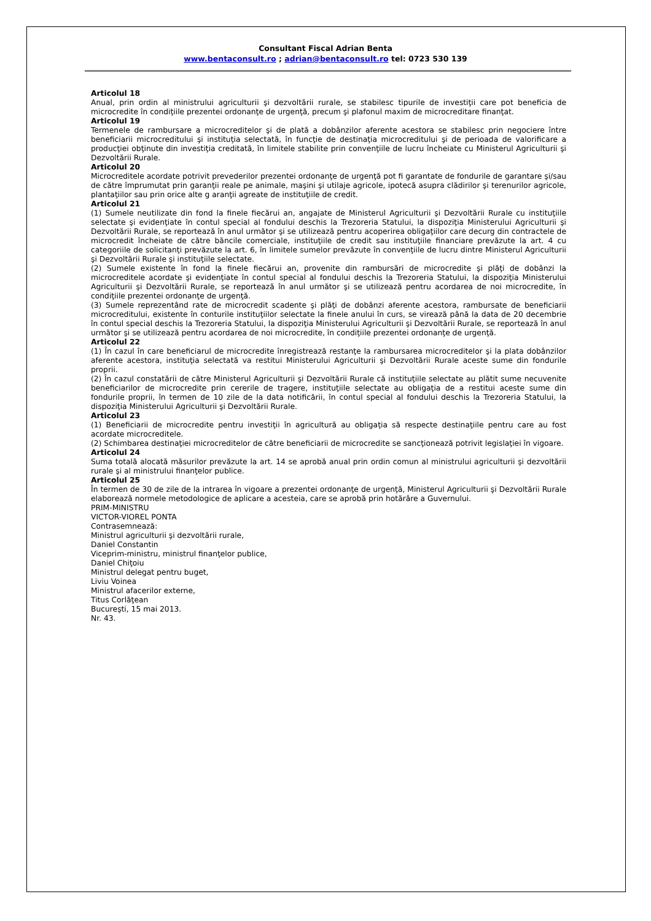Consultant Fiscal Adrian Benta
www.bentaconsult.ro ; adrian@bentaconsult.ro tel: 0723 530 139
Articolul 18
Anual, prin ordin al ministrului agriculturii şi dezvoltării rurale, se stabilesc tipurile de investiţii care pot beneficia de microcredite în condiţiile prezentei ordonanţe de urgenţă, precum şi plafonul maxim de microcreditare finanţat.
Articolul 19
Termenele de rambursare a microcreditelor şi de plată a dobânzilor aferente acestora se stabilesc prin negociere între beneficiarii microcreditului şi instituţia selectată, în funcţie de destinaţia microcreditului şi de perioada de valorificare a producţiei obţinute din investiţia creditată, în limitele stabilite prin convenţiile de lucru încheiate cu Ministerul Agriculturii şi Dezvoltării Rurale.
Articolul 20
Microcreditele acordate potrivit prevederilor prezentei ordonanţe de urgenţă pot fi garantate de fondurile de garantare şi/sau de către împrumutat prin garanţii reale pe animale, maşini şi utilaje agricole, ipotecă asupra clădirilor şi terenurilor agricole, plantaţiilor sau prin orice alte g aranţii agreate de instituţiile de credit.
Articolul 21
(1) Sumele neutilizate din fond la finele fiecărui an, angajate de Ministerul Agriculturii şi Dezvoltării Rurale cu instituţiile selectate şi evidenţiate în contul special al fondului deschis la Trezoreria Statului, la dispoziţia Ministerului Agriculturii şi Dezvoltării Rurale, se reportează în anul următor şi se utilizează pentru acoperirea obligaţiilor care decurg din contractele de microcredit încheiate de către băncile comerciale, instituţiile de credit sau instituţiile financiare prevăzute la art. 4 cu categoriile de solicitanţi prevăzute la art. 6, în limitele sumelor prevăzute în convenţiile de lucru dintre Ministerul Agriculturii şi Dezvoltării Rurale şi instituţiile selectate.
(2) Sumele existente în fond la finele fiecărui an, provenite din rambursări de microcredite şi plăţi de dobânzi la microcreditele acordate şi evidenţiate în contul special al fondului deschis la Trezoreria Statului, la dispoziţia Ministerului Agriculturii şi Dezvoltării Rurale, se reportează în anul următor şi se utilizează pentru acordarea de noi microcredite, în condiţiile prezentei ordonanţe de urgenţă.
(3) Sumele reprezentând rate de microcredit scadente şi plăţi de dobânzi aferente acestora, rambursate de beneficiarii microcreditului, existente în conturile instituţiilor selectate la finele anului în curs, se virează până la data de 20 decembrie în contul special deschis la Trezoreria Statului, la dispoziţia Ministerului Agriculturii şi Dezvoltării Rurale, se reportează în anul următor şi se utilizează pentru acordarea de noi microcredite, în condiţiile prezentei ordonanţe de urgenţă.
Articolul 22
(1) În cazul în care beneficiarul de microcredite înregistrează restanţe la rambursarea microcreditelor şi la plata dobânzilor aferente acestora, instituţia selectată va restitui Ministerului Agriculturii şi Dezvoltării Rurale aceste sume din fondurile proprii.
(2) În cazul constatării de către Ministerul Agriculturii şi Dezvoltării Rurale că instituţiile selectate au plătit sume necuvenite beneficiarilor de microcredite prin cererile de tragere, instituţiile selectate au obligaţia de a restitui aceste sume din fondurile proprii, în termen de 10 zile de la data notificării, în contul special al fondului deschis la Trezoreria Statului, la dispoziţia Ministerului Agriculturii şi Dezvoltării Rurale.
Articolul 23
(1) Beneficiarii de microcredite pentru investiţii în agricultură au obligaţia să respecte destinaţiile pentru care au fost acordate microcreditele.
(2) Schimbarea destinaţiei microcreditelor de către beneficiarii de microcredite se sancţionează potrivit legislaţiei în vigoare.
Articolul 24
Suma totală alocată măsurilor prevăzute la art. 14 se aprobă anual prin ordin comun al ministrului agriculturii şi dezvoltării rurale şi al ministrului finanţelor publice.
Articolul 25
În termen de 30 de zile de la intrarea în vigoare a prezentei ordonanţe de urgenţă, Ministerul Agriculturii şi Dezvoltării Rurale elaborează normele metodologice de aplicare a acesteia, care se aprobă prin hotărâre a Guvernului.
PRIM-MINISTRU
VICTOR-VIOREL PONTA
Contrasemnează:
Ministrul agriculturii şi dezvoltării rurale,
Daniel Constantin
Viceprim-ministru, ministrul finanţelor publice,
Daniel Chiţoiu
Ministrul delegat pentru buget,
Liviu Voinea
Ministrul afacerilor externe,
Titus Corlăţean
Bucureşti, 15 mai 2013.
Nr. 43.